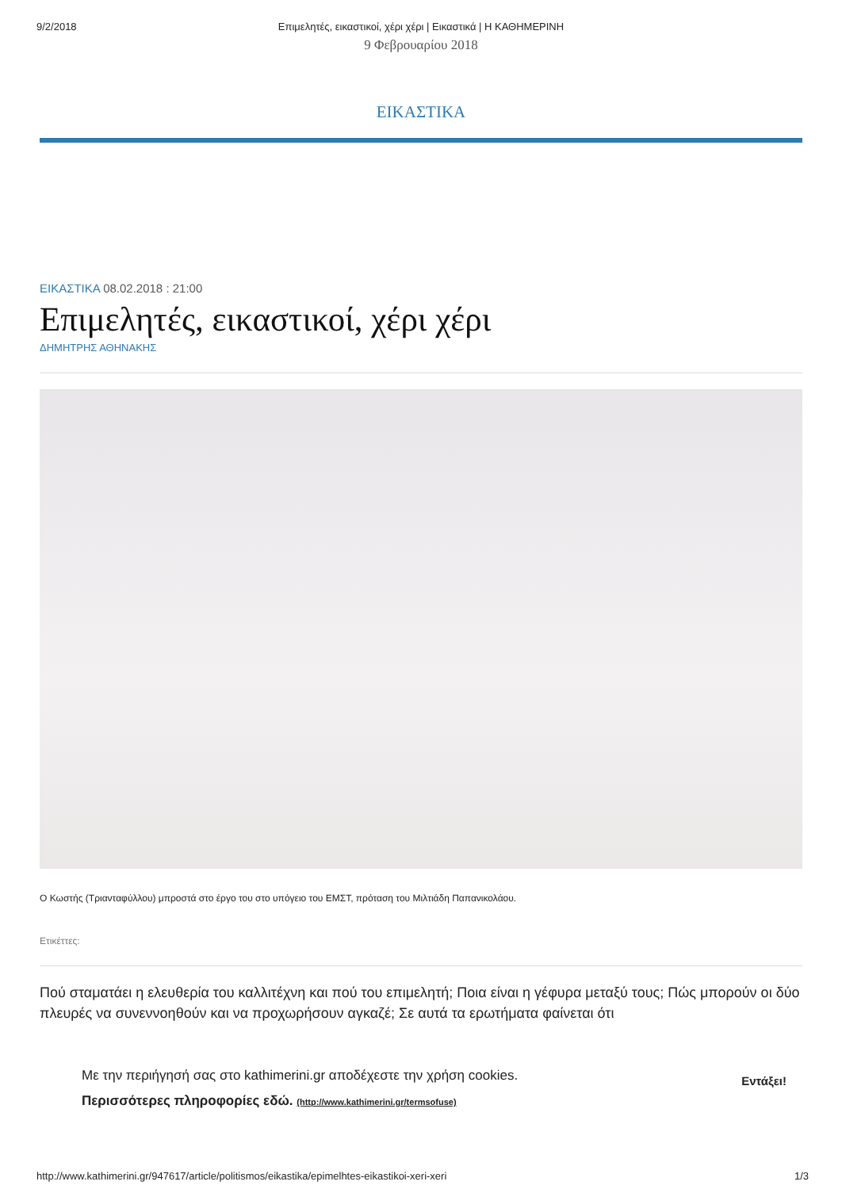9/2/2018 Επιμελητές, εικαστικοί, χέρι χέρι | Εικαστικά | Η ΚΑΘΗΜΕΡΙΝΗ
9 Φεβρουαρίου 2018
ΕΙΚΑΣΤΙΚΑ
ΕΙΚΑΣΤΙΚΑ 08.02.2018 : 21:00
Επιμελητές, εικαστικοί, χέρι χέρι
ΔΗΜΗΤΡΗΣ ΑΘΗΝΑΚΗΣ
Ο Κωστής (Τριανταφύλλου) μπροστά στο έργο του στο υπόγειο του ΕΜΣΤ, πρόταση του Μιλτιάδη Παπανικολάου.
Ετικέττες:
Πού σταματάει η ελευθερία του καλλιτέχνη και πού του επιμελητή; Ποια είναι η γέφυρα μεταξύ τους; Πώς μπορούν οι δύο πλευρές να συνεννοηθούν και να προχωρήσουν αγκαζέ; Σε αυτά τα ερωτήματα φαίνεται ότι
Με την περιήγησή σας στο kathimerini.gr αποδέχεστε την χρήση cookies.
Περισσότερες πληροφορίες εδώ. (http://www.kathimerini.gr/termsofuse)
Εντάξει!
http://www.kathimerini.gr/947617/article/politismos/eikastika/epimelhtes-eikastikoi-xeri-xeri 1/3